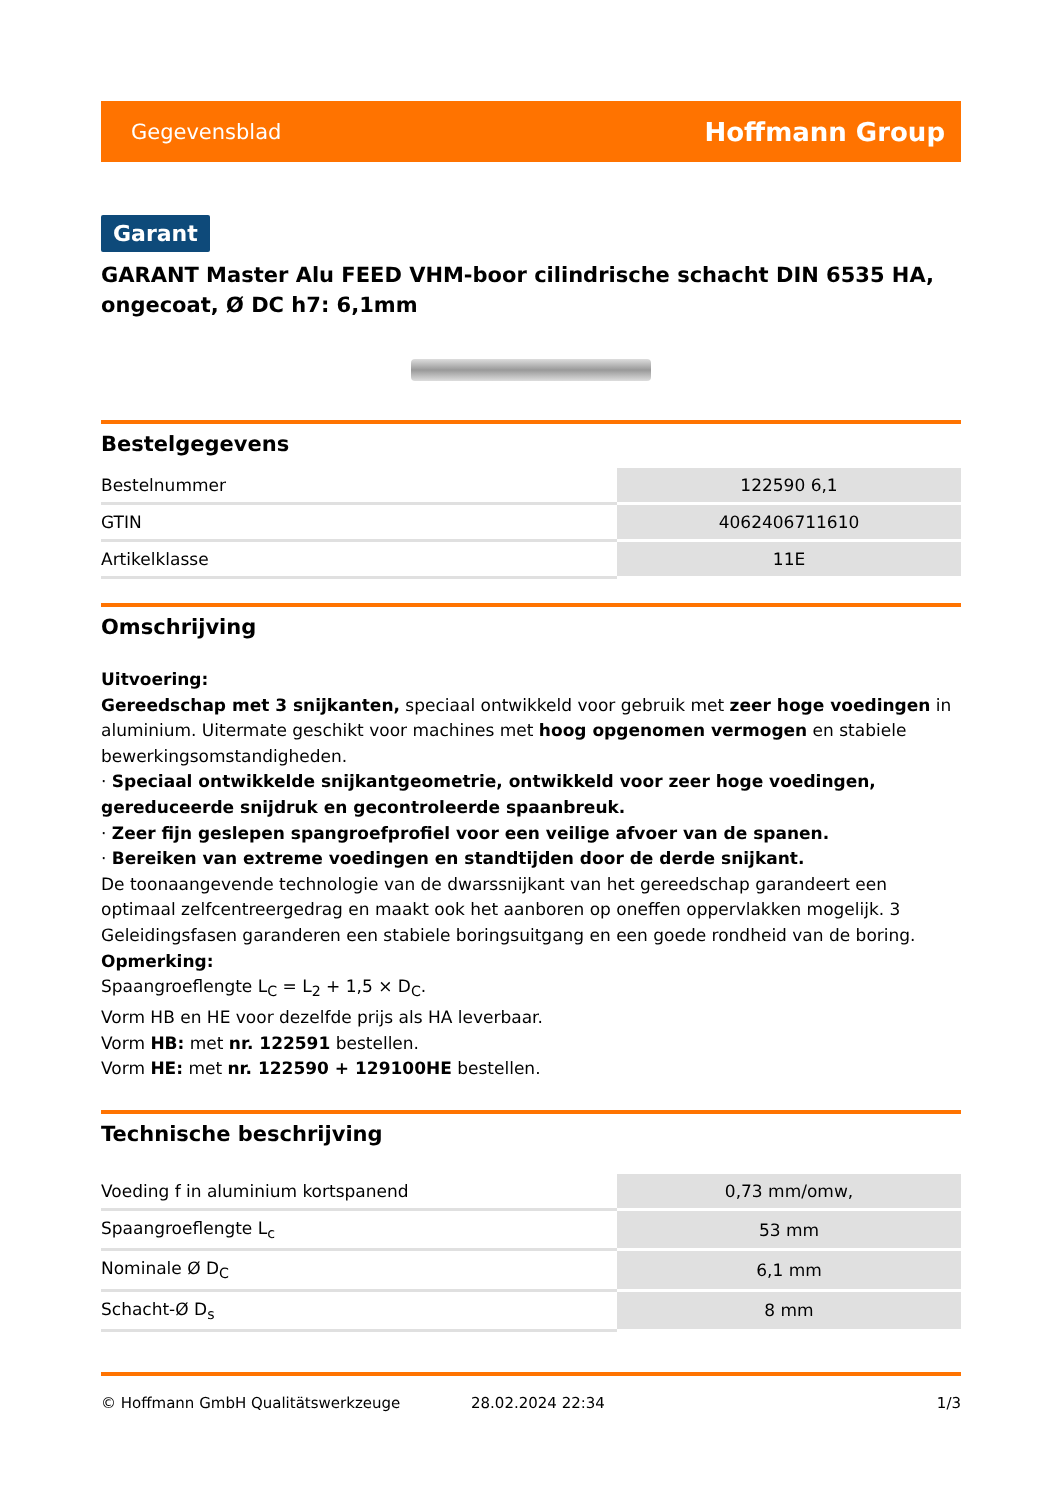Gegevensblad Hoffmann Group
Garant
GARANT Master Alu FEED VHM-boor cilindrische schacht DIN 6535 HA, ongecoat, Ø DC h7: 6,1mm
Bestelgegevens
| Bestelnummer | 122590 6,1 |
| GTIN | 4062406711610 |
| Artikelklasse | 11E |
Omschrijving
Uitvoering:
Gereedschap met 3 snijkanten, speciaal ontwikkeld voor gebruik met zeer hoge voedingen in aluminium. Uitermate geschikt voor machines met hoog opgenomen vermogen en stabiele bewerkingsomstandigheden.
· Speciaal ontwikkelde snijkantgeometrie, ontwikkeld voor zeer hoge voedingen, gereduceerde snijdruk en gecontroleerde spaanbreuk.
· Zeer fijn geslepen spangroefprofiel voor een veilige afvoer van de spanen.
· Bereiken van extreme voedingen en standtijden door de derde snijkant.
De toonaangevende technologie van de dwarssnijkant van het gereedschap garandeert een optimaal zelfcentreergedrag en maakt ook het aanboren op oneffen oppervlakken mogelijk. 3 Geleidingsfasen garanderen een stabiele boringsuitgang en een goede rondheid van de boring.
Opmerking:
Spaangroeflengte L<sub>C</sub> = L<sub>2</sub> + 1,5 × D<sub>C</sub>.
Vorm HB en HE voor dezelfde prijs als HA leverbaar.
Vorm HB: met nr. 122591 bestellen.
Vorm HE: met nr. 122590 + 129100HE bestellen.
Technische beschrijving
| Voeding f in aluminium kortspanend | 0,73 mm/omw, |
| Spaangroeflengte L<sub>c</sub> | 53 mm |
| Nominale Ø D<sub>C</sub> | 6,1 mm |
| Schacht-Ø D<sub>s</sub> | 8 mm |
© Hoffmann GmbH Qualitätswerkzeuge 28.02.2024 22:34 1/3